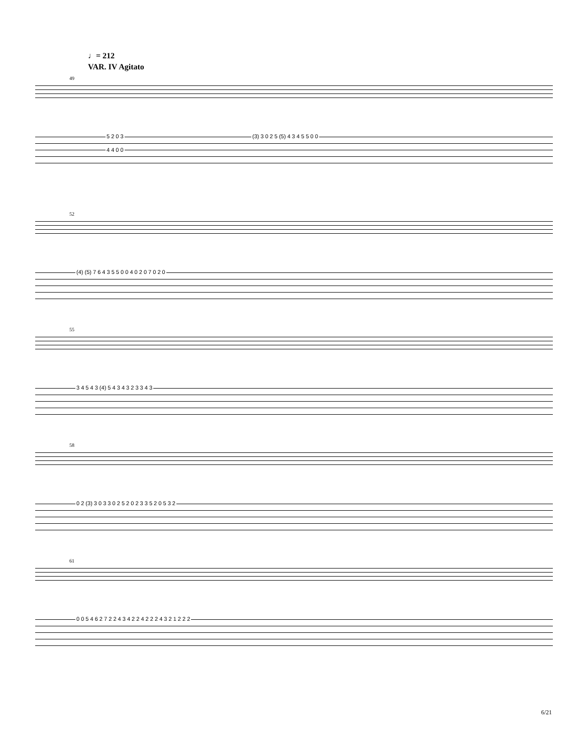♩= 212
VAR. IV Agitato
49
5 2 0 3 (3) 3 0 2 5 (5) 4 3 4 5 5 0 0
4 4 0 0
52
(4) (5) 7 6 4 3 5 5 0 0 4 0 2 0 7 0 2 0
55
3 4 5 4 3 (4) 5 4 3 4 3 2 3 3 4 3
58
0 2 (3) 3 0 3 3 0 2 5 2 0 2 3 3 5 2 0 5 3 2
61
0 0 5 4 6 2 7 2 2 4 3 4 2 2 4 2 2 2 4 3 2 1 2 2 2
6/21